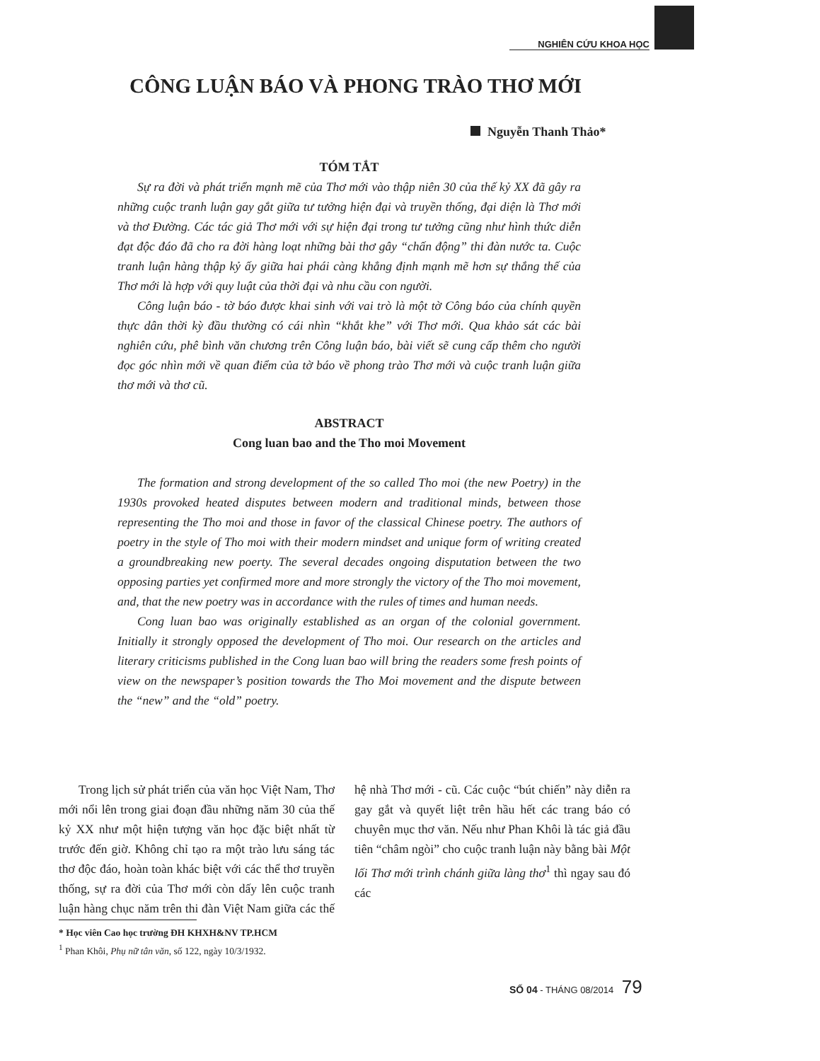NGHIÊN CỨU KHOA HỌC
CÔNG LUẬN BÁO VÀ PHONG TRÀO THƠ MỚI
Nguyễn Thanh Thảo*
TÓM TẮT
Sự ra đời và phát triển mạnh mẽ của Thơ mới vào thập niên 30 của thế kỷ XX đã gây ra những cuộc tranh luận gay gắt giữa tư tưởng hiện đại và truyền thống, đại diện là Thơ mới và thơ Đường. Các tác giả Thơ mới với sự hiện đại trong tư tưởng cũng như hình thức diễn đạt độc đáo đã cho ra đời hàng loạt những bài thơ gây “chấn động” thi đàn nước ta. Cuộc tranh luận hàng thập kỷ ấy giữa hai phái càng khẳng định mạnh mẽ hơn sự thắng thế của Thơ mới là hợp với quy luật của thời đại và nhu cầu con người.
Công luận báo - tờ báo được khai sinh với vai trò là một tờ Công báo của chính quyền thực dân thời kỳ đầu thường có cái nhìn “khắt khe” với Thơ mới. Qua khảo sát các bài nghiên cứu, phê bình văn chương trên Công luận báo, bài viết sẽ cung cấp thêm cho người đọc góc nhìn mới về quan điểm của tờ báo về phong trào Thơ mới và cuộc tranh luận giữa thơ mới và thơ cũ.
ABSTRACT
Cong luan bao and the Tho moi Movement
The formation and strong development of the so called Tho moi (the new Poetry) in the 1930s provoked heated disputes between modern and traditional minds, between those representing the Tho moi and those in favor of the classical Chinese poetry. The authors of poetry in the style of Tho moi with their modern mindset and unique form of writing created a groundbreaking new poerty. The several decades ongoing disputation between the two opposing parties yet confirmed more and more strongly the victory of the Tho moi movement, and, that the new poetry was in accordance with the rules of times and human needs.
Cong luan bao was originally established as an organ of the colonial government. Initially it strongly opposed the development of Tho moi. Our research on the articles and literary criticisms published in the Cong luan bao will bring the readers some fresh points of view on the newspaper’s position towards the Tho Moi movement and the dispute between the “new” and the “old” poetry.
Trong lịch sử phát triển của văn học Việt Nam, Thơ mới nổi lên trong giai đoạn đầu những năm 30 của thế kỷ XX như một hiện tượng văn học đặc biệt nhất từ trước đến giờ. Không chỉ tạo ra một trào lưu sáng tác thơ độc đáo, hoàn toàn khác biệt với các thể thơ truyền thống, sự ra đời của Thơ mới còn dấy lên cuộc tranh luận hàng chục năm trên thi đàn Việt Nam giữa các thế hệ nhà Thơ mới - cũ. Các cuộc “bút chiến” này diễn ra gay gắt và quyết liệt trên hầu hết các trang báo có chuyên mục thơ văn. Nếu như Phan Khôi là tác giả đầu tiên “châm ngòi” cho cuộc tranh luận này bằng bài Một lối Thơ mới trình chánh giữa làng thơ<sup>1</sup> thì ngay sau đó các
* Học viên Cao học trường ĐH KHXH&NV TP.HCM
<sup>1</sup> Phan Khôi, Phụ nữ tân văn, số 122, ngày 10/3/1932.
SỐ 04 - THÁNG 08/2014 79